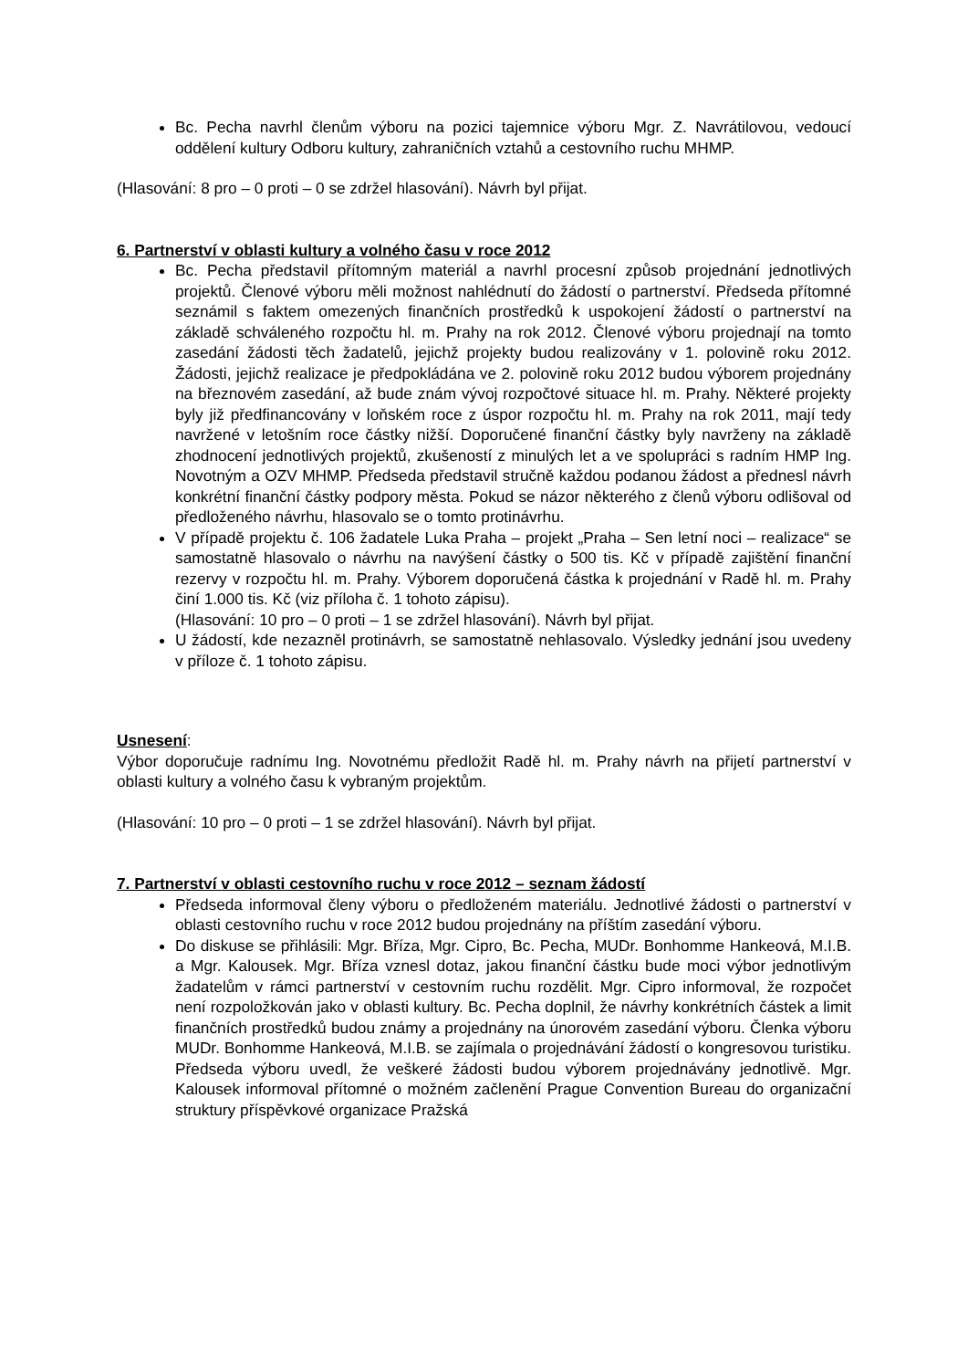Bc. Pecha navrhl členům výboru na pozici tajemnice výboru Mgr. Z. Navrátilovou, vedoucí oddělení kultury Odboru kultury, zahraničních vztahů a cestovního ruchu MHMP.
(Hlasování: 8 pro – 0 proti – 0 se zdržel hlasování). Návrh byl přijat.
6. Partnerství v oblasti kultury a volného času v roce 2012
Bc. Pecha představil přítomným materiál a navrhl procesní způsob projednání jednotlivých projektů. Členové výboru měli možnost nahlédnutí do žádostí o partnerství. Předseda přítomné seznámil s faktem omezených finančních prostředků k uspokojení žádostí o partnerství na základě schváleného rozpočtu hl. m. Prahy na rok 2012. Členové výboru projednají na tomto zasedání žádosti těch žadatelů, jejichž projekty budou realizovány v 1. polovině roku 2012. Žádosti, jejichž realizace je předpokládána ve 2. polovině roku 2012 budou výborem projednány na březnovém zasedání, až bude znám vývoj rozpočtové situace hl. m. Prahy. Některé projekty byly již předfinancovány v loňském roce z úspor rozpočtu hl. m. Prahy na rok 2011, mají tedy navržené v letošním roce částky nižší. Doporučené finanční částky byly navrženy na základě zhodnocení jednotlivých projektů, zkušeností z minulých let a ve spolupráci s radním HMP Ing. Novotným a OZV MHMP. Předseda představil stručně každou podanou žádost a přednesl návrh konkrétní finanční částky podpory města. Pokud se názor některého z členů výboru odlišoval od předloženého návrhu, hlasovalo se o tomto protinávrhu.
V případě projektu č. 106 žadatele Luka Praha – projekt „Praha – Sen letní noci – realizace“ se samostatně hlasovalo o návrhu na navýšení částky o 500 tis. Kč v případě zajištění finanční rezervy v rozpočtu hl. m. Prahy. Výborem doporučená částka k projednání v Radě hl. m. Prahy činí 1.000 tis. Kč (viz příloha č. 1 tohoto zápisu).
(Hlasování: 10 pro – 0 proti – 1 se zdržel hlasování). Návrh byl přijat.
U žádostí, kde nezazněl protinávrh, se samostatně nehlasovalo. Výsledky jednání jsou uvedeny v příloze č. 1 tohoto zápisu.
Usnesení:
Výbor doporučuje radnímu Ing. Novotnému předložit Radě hl. m. Prahy návrh na přijetí partnerství v oblasti kultury a volného času k vybraným projektům.
(Hlasování: 10 pro – 0 proti – 1 se zdržel hlasování). Návrh byl přijat.
7. Partnerství v oblasti cestovního ruchu v roce 2012 – seznam žádostí
Předseda informoval členy výboru o předloženém materiálu. Jednotlivé žádosti o partnerství v oblasti cestovního ruchu v roce 2012 budou projednány na příštím zasedání výboru.
Do diskuse se přihlásili: Mgr. Bříza, Mgr. Cipro, Bc. Pecha, MUDr. Bonhomme Hankeová, M.I.B. a Mgr. Kalousek. Mgr. Bříza vznesl dotaz, jakou finanční částku bude moci výbor jednotlivým žadatelům v rámci partnerství v cestovním ruchu rozdělit. Mgr. Cipro informoval, že rozpočet není rozpoložkován jako v oblasti kultury. Bc. Pecha doplnil, že návrhy konkrétních částek a limit finančních prostředků budou známy a projednány na únorovém zasedání výboru. Členka výboru MUDr. Bonhomme Hankeová, M.I.B. se zajímala o projednávání žádostí o kongresovou turistiku. Předseda výboru uvedl, že veškeré žádosti budou výborem projednávány jednotlivě. Mgr. Kalousek informoval přítomné o možném začlenění Prague Convention Bureau do organizační struktury příspěvkové organizace Pražská